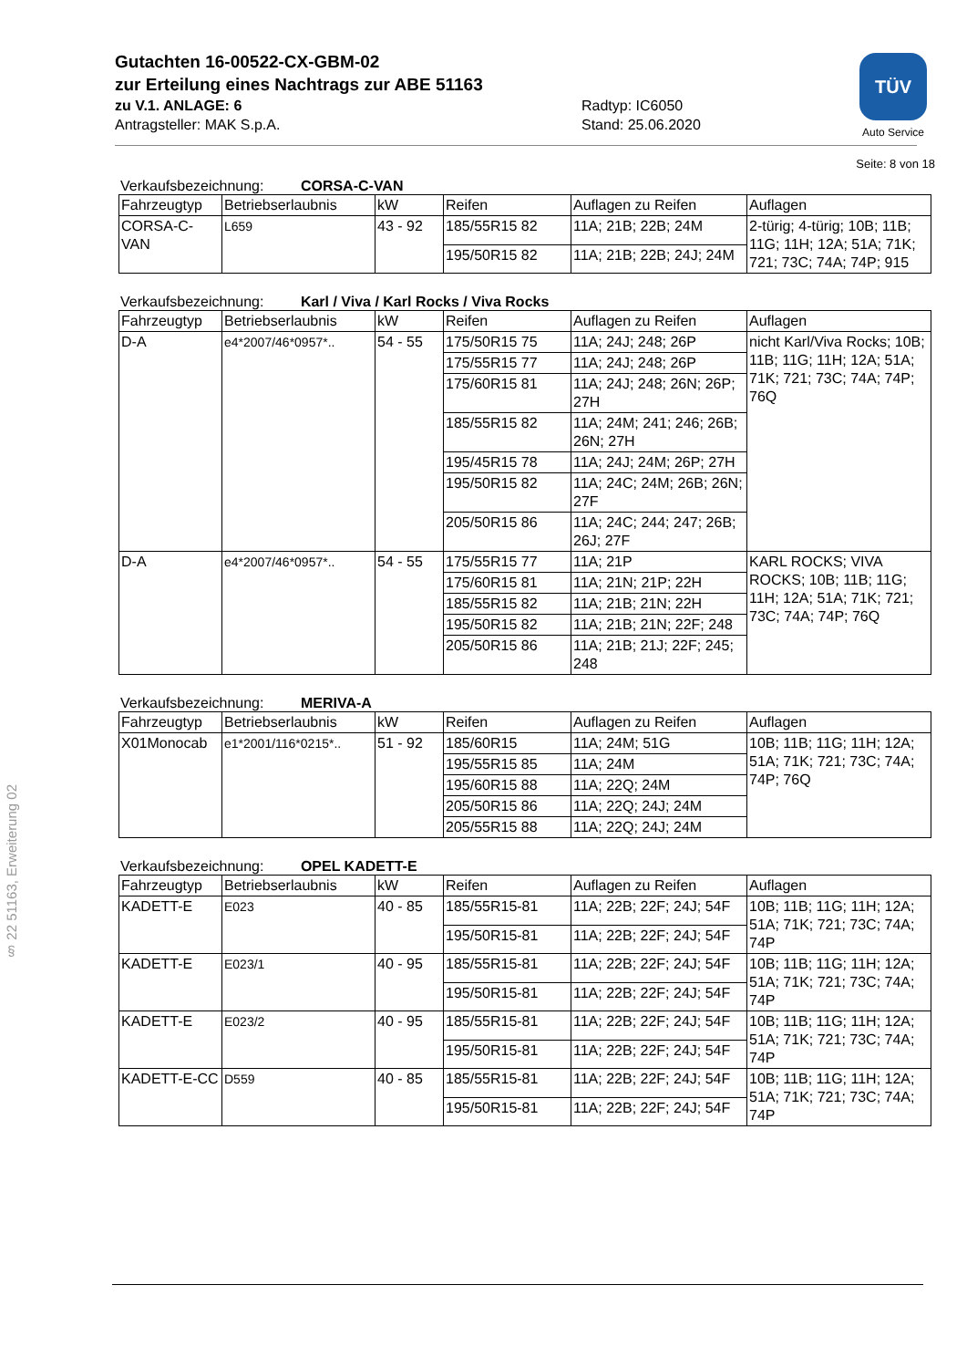TÜV
Auto Service
§ 22 51163, Erweiterung 02
Gutachten 16-00522-CX-GBM-02
zur Erteilung eines Nachtrags zur ABE 51163
zu V.1. ANLAGE: 6
Antragsteller: MAK S.p.A.
Radtyp: IC6050
Stand: 25.06.2020
Seite: 8 von 18
Verkaufsbezeichnung: CORSA-C-VAN
| Fahrzeugtyp | Betriebserlaubnis | kW | Reifen | Auflagen zu Reifen | Auflagen |
| --- | --- | --- | --- | --- | --- |
| CORSA-C-VAN | L659 | 43 - 92 | 185/55R15 82 | 11A; 21B; 22B; 24M | 2-türig; 4-türig; 10B; 11B; 11G; 11H; 12A; 51A; 71K; 721; 73C; 74A; 74P; 915 |
| | | | 195/50R15 82 | 11A; 21B; 22B; 24J; 24M | |
Verkaufsbezeichnung: Karl / Viva / Karl Rocks / Viva Rocks
| Fahrzeugtyp | Betriebserlaubnis | kW | Reifen | Auflagen zu Reifen | Auflagen |
| --- | --- | --- | --- | --- | --- |
| D-A | e4*2007/46*0957*.. | 54 - 55 | 175/50R15 75 | 11A; 24J; 248; 26P | nicht Karl/Viva Rocks; 10B; 11B; 11G; 11H; 12A; 51A; 71K; 721; 73C; 74A; 74P; 76Q |
| | | | 175/55R15 77 | 11A; 24J; 248; 26P | |
| | | | 175/60R15 81 | 11A; 24J; 248; 26N; 26P; 27H | |
| | | | 185/55R15 82 | 11A; 24M; 241; 246; 26B; 26N; 27H | |
| | | | 195/45R15 78 | 11A; 24J; 24M; 26P; 27H | |
| | | | 195/50R15 82 | 11A; 24C; 24M; 26B; 26N; 27F | |
| | | | 205/50R15 86 | 11A; 24C; 244; 247; 26B; 26J; 27F | |
| D-A | e4*2007/46*0957*.. | 54 - 55 | 175/55R15 77 | 11A; 21P | KARL ROCKS; VIVA ROCKS; 10B; 11B; 11G; 11H; 12A; 51A; 71K; 721; 73C; 74A; 74P; 76Q |
| | | | 175/60R15 81 | 11A; 21N; 21P; 22H | |
| | | | 185/55R15 82 | 11A; 21B; 21N; 22H | |
| | | | 195/50R15 82 | 11A; 21B; 21N; 22F; 248 | |
| | | | 205/50R15 86 | 11A; 21B; 21J; 22F; 245; 248 | |
Verkaufsbezeichnung: MERIVA-A
| Fahrzeugtyp | Betriebserlaubnis | kW | Reifen | Auflagen zu Reifen | Auflagen |
| --- | --- | --- | --- | --- | --- |
| X01Monocab | e1*2001/116*0215*.. | 51 - 92 | 185/60R15 | 11A; 24M; 51G | 10B; 11B; 11G; 11H; 12A; 51A; 71K; 721; 73C; 74A; 74P; 76Q |
| | | | 195/55R15 85 | 11A; 24M | |
| | | | 195/60R15 88 | 11A; 22Q; 24M | |
| | | | 205/50R15 86 | 11A; 22Q; 24J; 24M | |
| | | | 205/55R15 88 | 11A; 22Q; 24J; 24M | |
Verkaufsbezeichnung: OPEL KADETT-E
| Fahrzeugtyp | Betriebserlaubnis | kW | Reifen | Auflagen zu Reifen | Auflagen |
| --- | --- | --- | --- | --- | --- |
| KADETT-E | E023 | 40 - 85 | 185/55R15-81 | 11A; 22B; 22F; 24J; 54F | 10B; 11B; 11G; 11H; 12A; 51A; 71K; 721; 73C; 74A; 74P |
| | | | 195/50R15-81 | 11A; 22B; 22F; 24J; 54F | |
| KADETT-E | E023/1 | 40 - 95 | 185/55R15-81 | 11A; 22B; 22F; 24J; 54F | 10B; 11B; 11G; 11H; 12A; 51A; 71K; 721; 73C; 74A; 74P |
| | | | 195/50R15-81 | 11A; 22B; 22F; 24J; 54F | |
| KADETT-E | E023/2 | 40 - 95 | 185/55R15-81 | 11A; 22B; 22F; 24J; 54F | 10B; 11B; 11G; 11H; 12A; 51A; 71K; 721; 73C; 74A; 74P |
| | | | 195/50R15-81 | 11A; 22B; 22F; 24J; 54F | |
| KADETT-E-CC | D559 | 40 - 85 | 185/55R15-81 | 11A; 22B; 22F; 24J; 54F | 10B; 11B; 11G; 11H; 12A; 51A; 71K; 721; 73C; 74A; 74P |
| | | | 195/50R15-81 | 11A; 22B; 22F; 24J; 54F | |